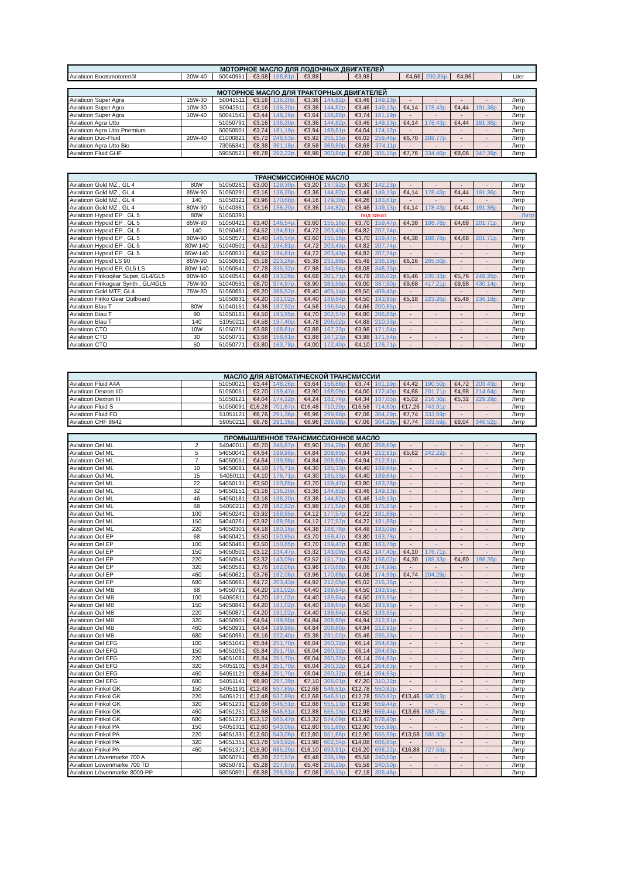| МОТОРНОЕ МАСЛО ДЛЯ ЛОДОЧНЫХ ДВИГАТЕЛЕЙ | | | | | | | | | | | | | |
| --- | --- | --- | --- | --- | --- | --- | --- | --- | --- | --- | --- | --- | --- |
| Aviaticon Bootsmotorenöl | 20W-40 | 50040951 | €3,68 | 158,61р. | €3,88 | | €3,98 | | €4,66 | 200,85р. | €4,96 | | Liter |
| МОТОРНОЕ МАСЛО ДЛЯ ТРАКТОРНЫХ ДВИГАТЕЛЕЙ | | | | | | | | | | | | | |
| --- | --- | --- | --- | --- | --- | --- | --- | --- | --- | --- | --- | --- | --- |
| Aviaticon Super Agra | 15W-30 | 50041511 | €3,16 | 136,20р. | €3,36 | 144,82р. | €3,46 | 149,13р. | - | - | - | - | Литр |
| Aviaticon Super Agra | 10W-30 | 50042511 | €3,16 | 136,20р. | €3,36 | 144,82р. | €3,46 | 149,13р. | €4,14 | 178,43р. | €4,44 | 191,36р. | Литр |
| Aviaticon Super Agra | 10W-40 | 50041541 | €3,44 | 148,26р. | €3,64 | 156,88р. | €3,74 | 161,19р. | - | - | - | - | Литр |
| Aviaticon Agra Utto | | 51050791 | €3,16 | 136,20р. | €3,36 | 144,82р. | €3,46 | 149,13р. | €4,14 | 178,43р. | €4,44 | 191,36р. | Литр |
| Aviaticon Agra Utto Pnemium | | 50050501 | €3,74 | 161,19р. | €3,94 | 169,81р. | €4,04 | 174,12р. | - | - | - | - | Литр |
| Aviaticon Duo-Fluid | 20W-40 | £1000821 | €5,72 | 246,53р. | €5,92 | 255,15р. | €6,02 | 259,46р. | €6,70 | 288,77р. | - | - | Литр |
| Aviaticon Agra Utto Bio | | 73055341 | €8,38 | 361,18р. | €8,58 | 369,80р. | €8,68 | 374,11р. | - | - | - | - | Литр |
| Aviaticon Fluid GHF | | 59050521 | €6,78 | 292,22р. | €6,98 | 300,84р. | €7,08 | 305,15р. | €7,76 | 334,46р. | €8,06 | 347,39р. | Литр |
| ТРАНСМИССИОННОЕ МАСЛО | | | | | | | | | | | | | |
| --- | --- | --- | --- | --- | --- | --- | --- | --- | --- | --- | --- | --- | --- |
| Aviaticon Gold MZ , GL 4 | 80W | 51050261 | €3,00 | 129,30р. | €3,20 | 137,92р. | €3,30 | 142,23р. | - | - | - | - | Литр |
| Aviaticon Gold MZ , GL 4 | 85W-90 | 51050291 | €3,16 | 136,20р. | €3,36 | 144,82р. | €3,46 | 149,13р. | €4,14 | 178,43р. | €4,44 | 191,36р. | Литр |
| Aviaticon Gold MZ , GL 4 | 140 | 51050321 | €3,96 | 170,68р. | €4,16 | 179,30р. | €4,26 | 183,61р. | - | - | - | - | Литр |
| Aviaticon Gold MZ , GL 4 | 80W-90 | 51040361 | €3,16 | 136,20р. | €3,36 | 144,82р. | €3,46 | 149,13р. | €4,14 | 178,43р. | €4,44 | 191,36р. | Литр |
| Aviaticon Hypoid EP , GL 5 | 80W | 51050391 | под заказ | | | | | | | | | | Литр |
| Aviaticon Hypoid EP , GL 5 | 85W-90 | 51050421 | €3,40 | 146,54р. | €3,60 | 155,16р. | €3,70 | 159,47р. | €4,38 | 188,78р. | €4,68 | 201,71р. | Литр |
| Aviaticon Hypoid EP , GL 5 | 140 | 51050461 | €4,52 | 194,81р. | €4,72 | 203,43р. | €4,82 | 207,74р. | - | - | - | - | Литр |
| Aviaticon Hypoid EP , GL 5 | 80W-90 | 51050571 | €3,40 | 146,54р. | €3,60 | 155,16р. | €3,70 | 159,47р. | €4,38 | 188,78р. | €4,68 | 201,71р. | Литр |
| Aviaticon Hypoid EP , GL 5 | 80W-140 | 51040501 | €4,52 | 194,81р. | €4,72 | 203,43р. | €4,82 | 207,74р. | - | - | - | - | Литр |
| Aviaticon Hypoid EP , GL 5 | 85W-140 | 51060531 | €4,52 | 194,81р. | €4,72 | 203,43р. | €4,82 | 207,74р. | - | - | - | - | Литр |
| Aviaticon Hypoid LS 90 | 85W-90 | 51050681 | €5,18 | 223,26р. | €5,38 | 231,88р. | €5,48 | 236,19р. | €6,16 | 265,50р. | - | - | Литр |
| Aviaticon Hypoid EP, GL5 LS | 80W-140 | 51060541 | €7,78 | 335,32р. | €7,98 | 343,94р. | €8,08 | 348,25р. | - | - | - | - | Литр |
| Aviaticon Finkoqêar Super, GL4/GL5 | 80W-90 | 51040541 | €4,48 | 193,09р. | €4,68 | 201,71р. | €4,78 | 206,02р. | €5,46 | 235,33р. | €5,76 | 248,26р. | Литр |
| Aviaticon Finkogear Synth , GL/4GL5 | 75W-90 | 51040591 | €8,70 | 374,97р. | €8,90 | 383,59р. | €9,00 | 387,90р. | €9,68 | 417,21р. | €9,98 | 430,14р. | Литр |
| Aviaticon Gold MTF, GL4 | 75W-80 | 51060651 | €9,20 | 396,52р. | €9,40 | 405,14р. | €9,50 | 409,45р. | - | - | - | - | Литр |
| Aviaticon Finko Gear Outboard | | 51050831 | €4,20 | 181,02р. | €4,40 | 189,64р. | €4,50 | 193,95р. | €5,18 | 223,26р. | €5,48 | 236,19р. | Литр |
| Aviaticon Blau T | 80W | 51040151 | €4,36 | 187,92р. | €4,56 | 196,54р. | €4,66 | 200,85р. | - | - | - | - | Литр |
| Aviaticon Biau T | 90 | 51050181 | €4,50 | 193,95р. | €4,70 | 202,57р. | €4,80 | 206,88р. | - | - | - | - | Литр |
| Aviaticon Blau T | 140 | 51050211 | €4,58 | 197,40р. | €4,78 | 206,02р. | €4,88 | 210,33р. | - | - | - | - | Литр |
| Aviaticon CTO | 10W | 51050751 | €3,68 | 158,61р. | €3,88 | 167,23р. | €3,98 | 171,54р. | - | - | - | - | Литр |
| Aviaticon CTO | 30 | 51050731 | €3,68 | 158,61р. | €3,88 | 167,23р. | €3,98 | 171,54р. | - | - | - | - | Литр |
| Aviaticon CTO | 50 | 51050771 | €3,80 | 163,78р. | €4,00 | 172,40р. | €4,10 | 176,71р. | - | - | - | - | Литр |
| МАСЛО ДЛЯ АВТОМАТИЧЕСКОЙ ТРАНСМИССИИ | | | | | | | | | | | | | |
| --- | --- | --- | --- | --- | --- | --- | --- | --- | --- | --- | --- | --- | --- |
| Aviaticon Fluid A4A | | 51050021 | €3,44 | 148,26р. | €3,64 | 156,88р. | €3,74 | 161,19р. | €4,42 | 190,50р. | €4,72 | 203,43р. | Литр |
| Aviaticon Dexron IID | | 51050051 | €3,70 | 159,47р. | €3,90 | 168,09р. | €4,00 | 172,40р. | €4,68 | 201,71р. | €4,98 | 214,64р. | Литр |
| Aviaticon Dexron III | | 51050121 | €4,04 | 174,12р. | €4,24 | 182,74р. | €4,34 | 187,05р. | €5,02 | 216,36р. | €5,32 | 229,29р. | Литр |
| Aviaticon Fluid S | | 51050091 | €16,28 | 701,67р. | €16,48 | 710,29р. | €16,58 | 714,60р. | €17,26 | 743,91р. | - | - | Литр |
| Aviaticon Fluid FO | | 51051121 | €6,76 | 291,36р. | €6,96 | 299,98р. | €7,06 | 304,29р. | €7,74 | 333,59р. | - | - | Литр |
| Aviaticon CHF 8642 | | 59050211 | €6,76 | 291,36р. | €6,96 | 299,98р. | €7,06 | 304,29р. | €7,74 | 333,59р. | €8,04 | 346,52р. | Литр |
| ПРОМЫШЛЕННОЕ ТРАНСМИССИОННОЕ МАСЛО | | | | | | | | | | | | | |
| --- | --- | --- | --- | --- | --- | --- | --- | --- | --- | --- | --- | --- | --- |
| Aviaticon Oel ML | 2 | 54040011 | €5,70 | 245,67р. | €5,90 | 254,29р. | €6,00 | 258,60р. | - | - | - | - | Литр |
| Aviaticon Oel ML | 5 | 54050041 | €4,64 | 199,98р. | €4,84 | 208,60р. | €4,94 | 212,91р. | €5,62 | 242,22р. | - | - | Литр |
| Aviaticon Oel ML | 7 | 54050051 | €4,64 | 199,98р. | €4,84 | 208,60р. | €4,94 | 212,91р. | - | - | - | - | Литр |
| Aviaticon Oel ML | 10 | 54050081 | €4,10 | 176,71р. | €4,30 | 185,33р. | €4,40 | 189,64р. | - | - | - | - | Литр |
| Aviaticon Oel ML | 15 | 54050111 | €4,10 | 176,71р. | €4,30 | 185,33р. | €4,40 | 189,64р. | - | - | - | - | Литр |
| Aviaticon Oel ML | 22 | 54050131 | €3,50 | 150,85р. | €3,70 | 159,47р. | €3,80 | 163,78р. | - | - | - | - | Литр |
| Aviaticon Oel ML | 32 | 54050151 | €3,16 | 136,20р. | €3,36 | 144,82р. | €3,46 | 149,13р. | - | - | - | - | Литр |
| Aviaticon Oel ML | 46 | 54050181 | €3,16 | 136,20р. | €3,36 | 144,82р. | €3,46 | 149,13р. | - | - | - | - | Литр |
| Aviaticon Oel ML | 68 | 54050211 | €3,78 | 162,92р. | €3,98 | 171,54р. | €4,08 | 175,85р. | - | - | - | - | Литр |
| Aviaticon Oel ML | 100 | 54050241 | €3,92 | 168,95р. | €4,12 | 177,57р. | €4,22 | 181,88р. | - | - | - | - | Литр |
| Aviaticon Oel ML | 150 | 54040261 | €3,92 | 168,95р. | €4,12 | 177,57р. | €4,22 | 181,88р. | - | - | - | - | Литр |
| Aviaticon Oel ML | 220 | 54050301 | €4,18 | 180,16р. | €4,38 | 188,78р. | €4,48 | 193,09р. | - | - | - | - | Литр |
| Aviaticon Oel EP | 68 | 54050421 | €3,50 | 150,85р. | €3,70 | 159,47р. | €3,80 | 163,78р. | - | - | - | - | Литр |
| Aviaticon Oel EP | 100 | 54050461 | €3,50 | 150,85р. | €3,70 | 159,47р. | €3,80 | 163,78р. | - | - | - | - | Литр |
| Aviaticon Oel EP | 150 | 54050501 | €3,12 | 134,47р. | €3,32 | 143,09р. | €3,42 | 147,40р. | €4,10 | 176,71р. | - | - | Литр |
| Aviaticon Oel EP | 220 | 54050541 | €3,32 | 143,09р. | €3,52 | 151,71р. | €3,62 | 156,02р. | €4,30 | 185,33р. | €4,60 | 198,26р. | Литр |
| Aviaticon Oel EP | 320 | 54050581 | €3,76 | 162,06р. | €3,96 | 170,68р. | €4,06 | 174,99р. | - | - | - | - | Литр |
| Aviaticon Oel EP | 460 | 54050621 | €3,76 | 162,06р. | €3,96 | 170,68р. | €4,06 | 174,99р. | €4,74 | 204,29р. | - | - | Литр |
| Aviaticon Oel EP | 680 | 54050661 | €4,72 | 203,43р. | €4,92 | 212,05р. | €5,02 | 216,36р. | - | - | - | - | Литр |
| Aviaticon Oel MB | 68 | 54050781 | €4,20 | 181,02р. | €4,40 | 189,64р. | €4,50 | 193,95р. | - | - | - | - | Литр |
| Aviaticon Oel MB | 100 | 54050811 | €4,20 | 181,02р. | €4,40 | 189,64р. | €4,50 | 193,95р. | - | - | - | - | Литр |
| Aviaticon Oel MB | 150 | 54050841 | €4,20 | 181,02р. | €4,40 | 189,64р. | €4,50 | 193,95р. | - | - | - | - | Литр |
| Aviaticon Oel MB | 220 | 54050871 | €4,20 | 181,02р. | €4,40 | 189,64р. | €4,50 | 193,95р. | - | - | - | - | Литр |
| Aviaticon Oel MB | 320 | 54050901 | €4,64 | 199,98р. | €4,84 | 208,60р. | €4,94 | 212,91р. | - | - | - | - | Литр |
| Aviaticon Oel MB | 460 | 54050931 | €4,64 | 199,98р. | €4,84 | 208,60р. | €4,94 | 212,91р. | - | - | - | - | Литр |
| Aviaticon Oel MB | 680 | 54050961 | €5,16 | 222,40р. | €5,36 | 231,02р. | €5,46 | 235,33р. | - | - | - | - | Литр |
| Aviaticon Oel EFG | 100 | 54051041 | €5,84 | 251,70р. | €6,04 | 260,32р. | €6,14 | 264,63р. | - | - | - | - | Литр |
| Aviaticon Oel EFG | 150 | 54051061 | €5,84 | 251,70р. | €6,04 | 260,32р. | €6,14 | 264,63р. | - | - | - | - | Литр |
| Aviaticon Oel EFG | 220 | 54051081 | €5,84 | 251,70р. | €6,04 | 260,32р. | €6,14 | 264,63р. | - | - | - | - | Литр |
| Aviaticon Oel EFG | 320 | 54051101 | €5,84 | 251,70р. | €6,04 | 260,32р. | €6,14 | 264,63р. | - | - | - | - | Литр |
| Aviaticon Oel EFG | 460 | 54051121 | €5,84 | 251,70р. | €6,04 | 260,32р. | €6,14 | 264,63р. | - | - | - | - | Литр |
| Aviaticon Oel EFG | 680 | 54051141 | €6,90 | 297,39р. | €7,10 | 306,01р. | €7,20 | 310,32р. | - | - | - | - | Литр |
| Aviaticon Finkol GK | 150 | 54051191 | €12,48 | 537,89р. | €12,68 | 546,51р. | €12,78 | 550,82р. | - | - | - | - | Литр |
| Aviaticon Finkol GK | 220 | 54051211 | €12,48 | 537,89р. | €12,68 | 546,51р. | €12,78 | 550,82р. | €13,46 | 580,13р. | - | - | Литр |
| Aviaticon Finkol GK | 320 | 54051231 | €12,68 | 546,51р. | €12,88 | 555,13р. | €12,98 | 559,44р. | - | - | - | - | Литр |
| Aviaticon Finkoi GK | 460 | 54051251 | €12,68 | 546,51р. | €12,88 | 555,13р. | €12,98 | 559,44р. | €13,66 | 588,75р. | - | - | Литр |
| Aviaticon Finkol GK | 680 | 54051271 | €13,12 | 565,47р. | €13,32 | 574,09р. | €13,42 | 578,40р. | - | - | - | - | Литр |
| Aviaticon Finkol PA | 150 | 54051311 | €12,60 | 543,06р. | €12,80 | 551,68р. | €12,90 | 555,99р. | - | - | - | - | Литр |
| Aviaticon Finkol PA | 220 | 54051331 | €12,60 | 543,06р. | €12,80 | 551,68р. | €12,90 | 555,99р. | €13,58 | 585,30р. | - | - | Литр |
| Aviaticon Finkol PA | 320 | 54051351 | €13,78 | 593,92р. | €13,98 | 602,54р. | €14,08 | 606,85р. | - | - | - | - | Литр |
| Aviaticon Finkol PA | 460 | 54051371 | €15,90 | 685,29р. | €16,10 | 693,91р. | €16,20 | 698,22р. | €16,88 | 727,53р. | - | - | Литр |
| Aviaticon Löwenmarke 700 A | | 58050751 | €5,28 | 227,57р. | €5,48 | 236,19р. | €5,58 | 240,50р. | - | - | - | - | Литр |
| Aviaticon Löwenmarke 700 TD | | 58050781 | €5,28 | 227,57р. | €5,48 | 236,19р. | €5,58 | 240,50р. | - | - | - | - | Литр |
| Aviaticon Löwenmarke 8000-PP | | 58050801 | €6,88 | 296,53р. | €7,08 | 305,15р. | €7,18 | 309,46р. | - | - | - | - | Литр |